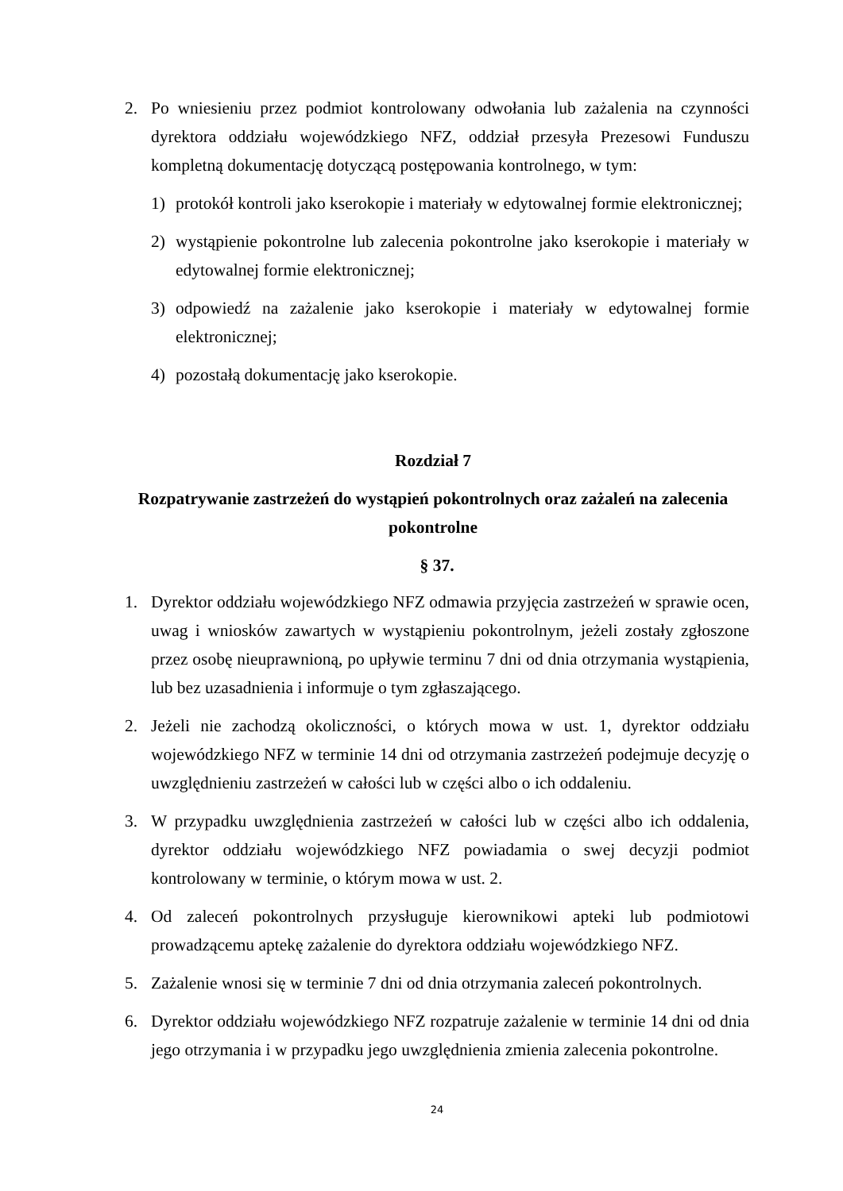2. Po wniesieniu przez podmiot kontrolowany odwołania lub zażalenia na czynności dyrektora oddziału wojewódzkiego NFZ, oddział przesyła Prezesowi Funduszu kompletną dokumentację dotyczącą postępowania kontrolnego, w tym:
1) protokół kontroli jako kserokopie i materiały w edytowalnej formie elektronicznej;
2) wystąpienie pokontrolne lub zalecenia pokontrolne jako kserokopie i materiały w edytowalnej formie elektronicznej;
3) odpowiedź na zażalenie jako kserokopie i materiały w edytowalnej formie elektronicznej;
4) pozostałą dokumentację jako kserokopie.
Rozdział 7
Rozpatrywanie zastrzeżeń do wystąpień pokontrolnych oraz zażaleń na zalecenia pokontrolne
§ 37.
1. Dyrektor oddziału wojewódzkiego NFZ odmawia przyjęcia zastrzeżeń w sprawie ocen, uwag i wniosków zawartych w wystąpieniu pokontrolnym, jeżeli zostały zgłoszone przez osobę nieuprawnioną, po upływie terminu 7 dni od dnia otrzymania wystąpienia, lub bez uzasadnienia i informuje o tym zgłaszającego.
2. Jeżeli nie zachodzą okoliczności, o których mowa w ust. 1, dyrektor oddziału wojewódzkiego NFZ w terminie 14 dni od otrzymania zastrzeżeń podejmuje decyzję o uwzględnieniu zastrzeżeń w całości lub w części albo o ich oddaleniu.
3. W przypadku uwzględnienia zastrzeżeń w całości lub w części albo ich oddalenia, dyrektor oddziału wojewódzkiego NFZ powiadamia o swej decyzji podmiot kontrolowany w terminie, o którym mowa w ust. 2.
4. Od zaleceń pokontrolnych przysługuje kierownikowi apteki lub podmiotowi prowadzącemu aptekę zażalenie do dyrektora oddziału wojewódzkiego NFZ.
5. Zażalenie wnosi się w terminie 7 dni od dnia otrzymania zaleceń pokontrolnych.
6. Dyrektor oddziału wojewódzkiego NFZ rozpatruje zażalenie w terminie 14 dni od dnia jego otrzymania i w przypadku jego uwzględnienia zmienia zalecenia pokontrolne.
24